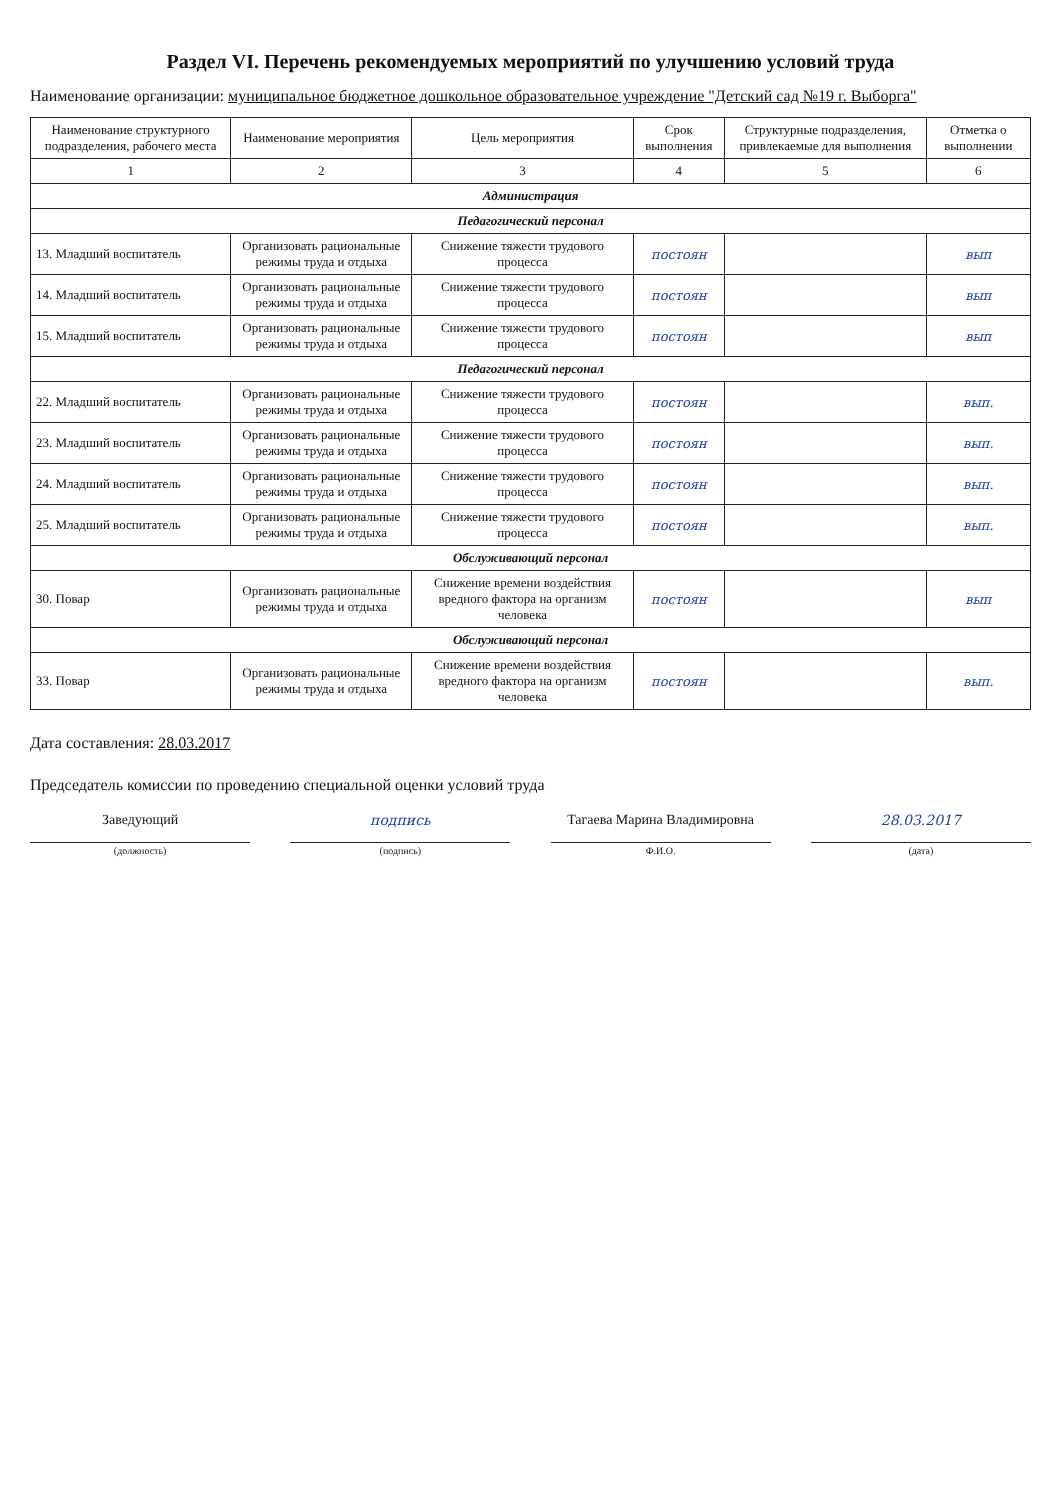Раздел VI. Перечень рекомендуемых мероприятий по улучшению условий труда
Наименование организации: муниципальное бюджетное дошкольное образовательное учреждение "Детский сад №19 г. Выборга"
| Наименование структурного подразделения, рабочего места | Наименование мероприятия | Цель мероприятия | Срок выполнения | Структурные подразделения, привлекаемые для выполнения | Отметка о выполнении |
| --- | --- | --- | --- | --- | --- |
| 1 | 2 | 3 | 4 | 5 | 6 |
| Администрация | | | | | |
| Педагогический персонал | | | | | |
| 13. Младший воспитатель | Организовать рациональные режимы труда и отдыха | Снижение тяжести трудового процесса | постоян | | вып |
| 14. Младший воспитатель | Организовать рациональные режимы труда и отдыха | Снижение тяжести трудового процесса | постоян | | вып |
| 15. Младший воспитатель | Организовать рациональные режимы труда и отдыха | Снижение тяжести трудового процесса | постоян | | вып |
| Педагогический персонал | | | | | |
| 22. Младший воспитатель | Организовать рациональные режимы труда и отдыха | Снижение тяжести трудового процесса | постоян | | вып. |
| 23. Младший воспитатель | Организовать рациональные режимы труда и отдыха | Снижение тяжести трудового процесса | постоян | | вып. |
| 24. Младший воспитатель | Организовать рациональные режимы труда и отдыха | Снижение тяжести трудового процесса | постоян | | вып. |
| 25. Младший воспитатель | Организовать рациональные режимы труда и отдыха | Снижение тяжести трудового процесса | постоян | | вып. |
| Обслуживающий персонал | | | | | |
| 30. Повар | Организовать рациональные режимы труда и отдыха | Снижение времени воздействия вредного фактора на организм человека | постоян | | вып |
| Обслуживающий персонал | | | | | |
| 33. Повар | Организовать рациональные режимы труда и отдыха | Снижение времени воздействия вредного фактора на организм человека | постоян | | вып. |
Дата составления: 28.03.2017
Председатель комиссии по проведению специальной оценки условий труда
Заведующий подпись Тагаева Марина Владимировна 28.03.2017
(должность) (подпись) Ф.И.О. (дата)